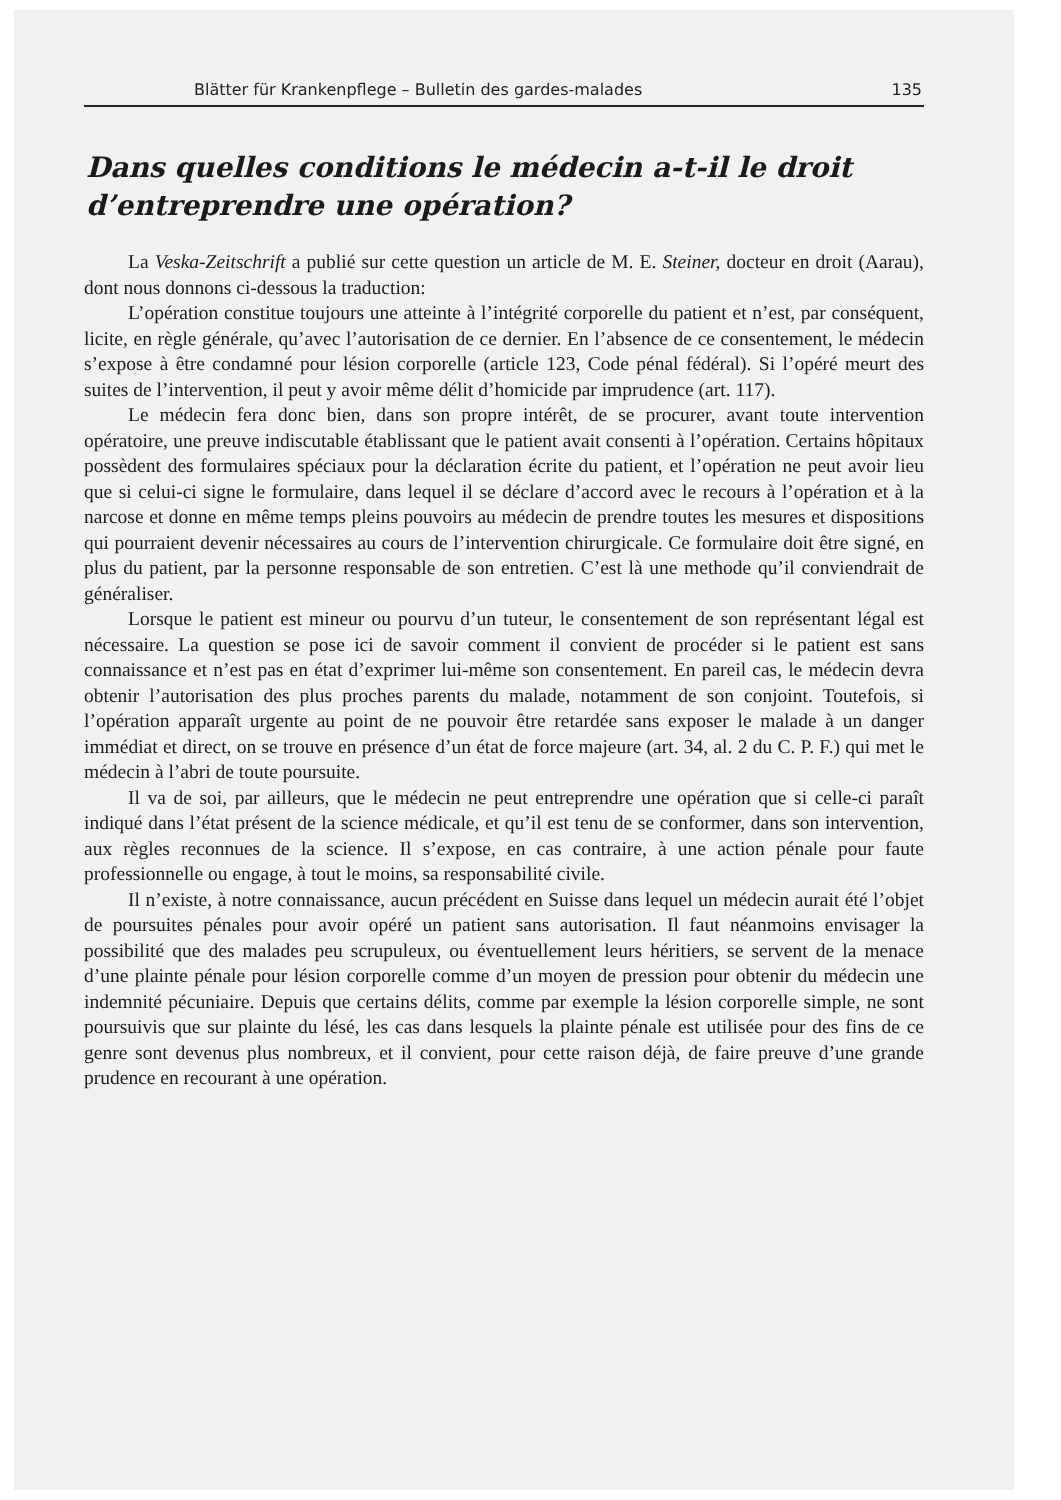Blätter für Krankenpflege – Bulletin des gardes-malades 135
Dans quelles conditions le médecin a-t-il le droit d’entreprendre une opération?
La Veska-Zeitschrift a publié sur cette question un article de M. E. Steiner, docteur en droit (Aarau), dont nous donnons ci-dessous la traduction:
L’opération constitue toujours une atteinte à l’intégrité corporelle du patient et n’est, par conséquent, licite, en règle générale, qu’avec l’autorisation de ce dernier. En l’absence de ce consentement, le médecin s’expose à être condamné pour lésion corporelle (article 123, Code pénal fédéral). Si l’opéré meurt des suites de l’intervention, il peut y avoir même délit d’homicide par imprudence (art. 117).
Le médecin fera donc bien, dans son propre intérêt, de se procurer, avant toute intervention opératoire, une preuve indiscutable établissant que le patient avait consenti à l’opération. Certains hôpitaux possèdent des formulaires spéciaux pour la déclaration écrite du patient, et l’opération ne peut avoir lieu que si celui-ci signe le formulaire, dans lequel il se déclare d’accord avec le recours à l’opération et à la narcose et donne en même temps pleins pouvoirs au médecin de prendre toutes les mesures et dispositions qui pourraient devenir nécessaires au cours de l’intervention chirurgicale. Ce formulaire doit être signé, en plus du patient, par la personne responsable de son entretien. C’est là une methode qu’il conviendrait de généraliser.
Lorsque le patient est mineur ou pourvu d’un tuteur, le consentement de son représentant légal est nécessaire. La question se pose ici de savoir comment il convient de procéder si le patient est sans connaissance et n’est pas en état d’exprimer lui-même son consentement. En pareil cas, le médecin devra obtenir l’autorisation des plus proches parents du malade, notamment de son conjoint. Toutefois, si l’opération apparaît urgente au point de ne pouvoir être retardée sans exposer le malade à un danger immédiat et direct, on se trouve en présence d’un état de force majeure (art. 34, al. 2 du C. P. F.) qui met le médecin à l’abri de toute poursuite.
Il va de soi, par ailleurs, que le médecin ne peut entreprendre une opération que si celle-ci paraît indiqué dans l’état présent de la science médicale, et qu’il est tenu de se conformer, dans son intervention, aux règles reconnues de la science. Il s’expose, en cas contraire, à une action pénale pour faute professionnelle ou engage, à tout le moins, sa responsabilité civile.
Il n’existe, à notre connaissance, aucun précédent en Suisse dans lequel un médecin aurait été l’objet de poursuites pénales pour avoir opéré un patient sans autorisation. Il faut néanmoins envisager la possibilité que des malades peu scrupuleux, ou éventuellement leurs héritiers, se servent de la menace d’une plainte pénale pour lésion corporelle comme d’un moyen de pression pour obtenir du médecin une indemnité pécuniaire. Depuis que certains délits, comme par exemple la lésion corporelle simple, ne sont poursuivis que sur plainte du lésé, les cas dans lesquels la plainte pénale est utilisée pour des fins de ce genre sont devenus plus nombreux, et il convient, pour cette raison déjà, de faire preuve d’une grande prudence en recourant à une opération.